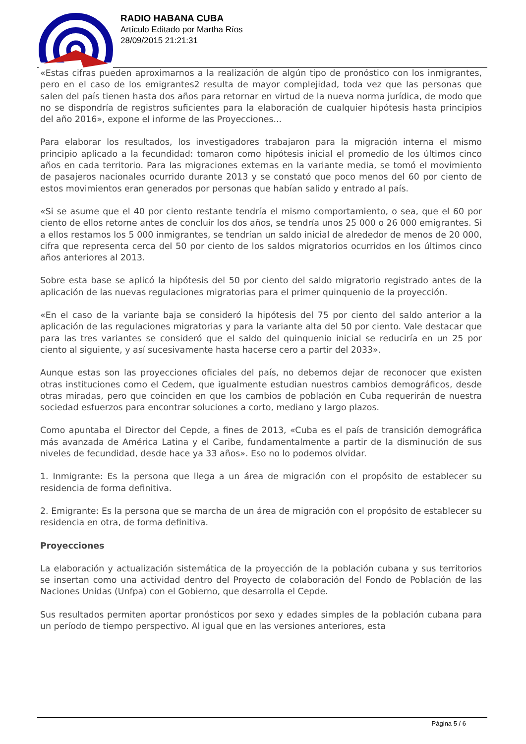RADIO HABANA CUBA
Artículo Editado por Martha Ríos
28/09/2015 21:21:31
«Estas cifras pueden aproximarnos a la realización de algún tipo de pronóstico con los inmigrantes, pero en el caso de los emigrantes2 resulta de mayor complejidad, toda vez que las personas que salen del país tienen hasta dos años para retornar en virtud de la nueva norma jurídica, de modo que no se dispondría de registros suficientes para la elaboración de cualquier hipótesis hasta principios del año 2016», expone el informe de las Proyecciones...
Para elaborar los resultados, los investigadores trabajaron para la migración interna el mismo principio aplicado a la fecundidad: tomaron como hipótesis inicial el promedio de los últimos cinco años en cada territorio. Para las migraciones externas en la variante media, se tomó el movimiento de pasajeros nacionales ocurrido durante 2013 y se constató que poco menos del 60 por ciento de estos movimientos eran generados por personas que habían salido y entrado al país.
«Si se asume que el 40 por ciento restante tendría el mismo comportamiento, o sea, que el 60 por ciento de ellos retorne antes de concluir los dos años, se tendría unos 25 000 o 26 000 emigrantes. Si a ellos restamos los 5 000 inmigrantes, se tendrían un saldo inicial de alrededor de menos de 20 000, cifra que representa cerca del 50 por ciento de los saldos migratorios ocurridos en los últimos cinco años anteriores al 2013.
Sobre esta base se aplicó la hipótesis del 50 por ciento del saldo migratorio registrado antes de la aplicación de las nuevas regulaciones migratorias para el primer quinquenio de la proyección.
«En el caso de la variante baja se consideró la hipótesis del 75 por ciento del saldo anterior a la aplicación de las regulaciones migratorias y para la variante alta del 50 por ciento. Vale destacar que para las tres variantes se consideró que el saldo del quinquenio inicial se reduciría en un 25 por ciento al siguiente, y así sucesivamente hasta hacerse cero a partir del 2033».
Aunque estas son las proyecciones oficiales del país, no debemos dejar de reconocer que existen otras instituciones como el Cedem, que igualmente estudian nuestros cambios demográficos, desde otras miradas, pero que coinciden en que los cambios de población en Cuba requerirán de nuestra sociedad esfuerzos para encontrar soluciones a corto, mediano y largo plazos.
Como apuntaba el Director del Cepde, a fines de 2013, «Cuba es el país de transición demográfica más avanzada de América Latina y el Caribe, fundamentalmente a partir de la disminución de sus niveles de fecundidad, desde hace ya 33 años». Eso no lo podemos olvidar.
1. Inmigrante: Es la persona que llega a un área de migración con el propósito de establecer su residencia de forma definitiva.
2. Emigrante: Es la persona que se marcha de un área de migración con el propósito de establecer su residencia en otra, de forma definitiva.
Proyecciones
La elaboración y actualización sistemática de la proyección de la población cubana y sus territorios se insertan como una actividad dentro del Proyecto de colaboración del Fondo de Población de las Naciones Unidas (Unfpa) con el Gobierno, que desarrolla el Cepde.
Sus resultados permiten aportar pronósticos por sexo y edades simples de la población cubana para un período de tiempo perspectivo. Al igual que en las versiones anteriores, esta
Página 5 / 6